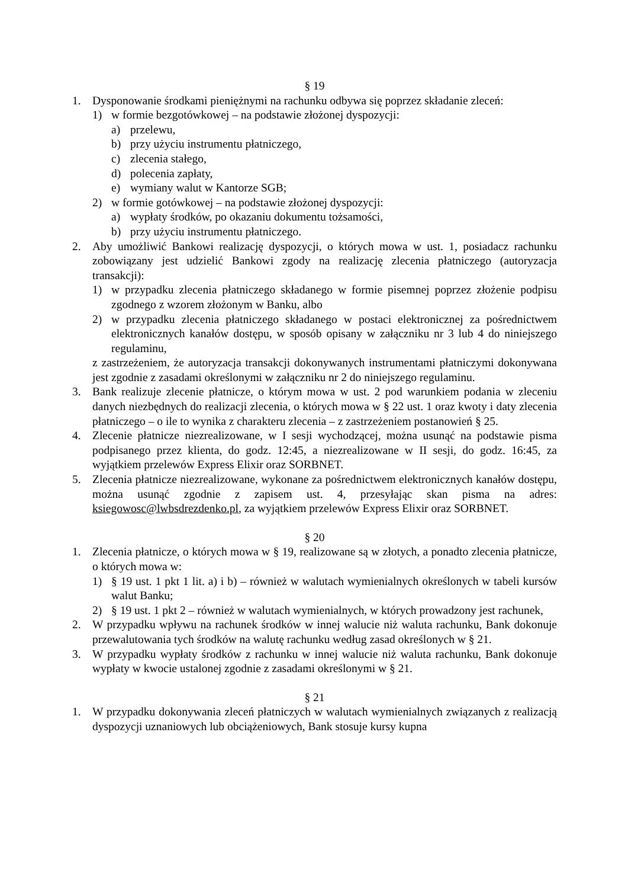§ 19
1. Dysponowanie środkami pieniężnymi na rachunku odbywa się poprzez składanie zleceń:
1) w formie bezgotówkowej – na podstawie złożonej dyspozycji:
a) przelewu,
b) przy użyciu instrumentu płatniczego,
c) zlecenia stałego,
d) polecenia zapłaty,
e) wymiany walut w Kantorze SGB;
2) w formie gotówkowej – na podstawie złożonej dyspozycji:
a) wypłaty środków, po okazaniu dokumentu tożsamości,
b) przy użyciu instrumentu płatniczego.
2. Aby umożliwić Bankowi realizację dyspozycji, o których mowa w ust. 1, posiadacz rachunku zobowiązany jest udzielić Bankowi zgody na realizację zlecenia płatniczego (autoryzacja transakcji):
1) w przypadku zlecenia płatniczego składanego w formie pisemnej poprzez złożenie podpisu zgodnego z wzorem złożonym w Banku, albo
2) w przypadku zlecenia płatniczego składanego w postaci elektronicznej za pośrednictwem elektronicznych kanałów dostępu, w sposób opisany w załączniku nr 3 lub 4 do niniejszego regulaminu,
z zastrzeżeniem, że autoryzacja transakcji dokonywanych instrumentami płatniczymi dokonywana jest zgodnie z zasadami określonymi w załączniku nr 2 do niniejszego regulaminu.
3. Bank realizuje zlecenie płatnicze, o którym mowa w ust. 2 pod warunkiem podania w zleceniu danych niezbędnych do realizacji zlecenia, o których mowa w § 22 ust. 1 oraz kwoty i daty zlecenia płatniczego – o ile to wynika z charakteru zlecenia – z zastrzeżeniem postanowień § 25.
4. Zlecenie płatnicze niezrealizowane, w I sesji wychodzącej, można usunąć na podstawie pisma podpisanego przez klienta, do godz. 12:45, a niezrealizowane w II sesji, do godz. 16:45, za wyjątkiem przelewów Express Elixir oraz SORBNET.
5. Zlecenia płatnicze niezrealizowane, wykonane za pośrednictwem elektronicznych kanałów dostępu, można usunąć zgodnie z zapisem ust. 4, przesyłając skan pisma na adres: ksiegowosc@lwbsdrezdenko.pl, za wyjątkiem przelewów Express Elixir oraz SORBNET.
§ 20
1. Zlecenia płatnicze, o których mowa w § 19, realizowane są w złotych, a ponadto zlecenia płatnicze, o których mowa w:
1) § 19 ust. 1 pkt 1 lit. a) i b) – również w walutach wymienialnych określonych w tabeli kursów walut Banku;
2) § 19 ust. 1 pkt 2 – również w walutach wymienialnych, w których prowadzony jest rachunek,
2. W przypadku wpływu na rachunek środków w innej walucie niż waluta rachunku, Bank dokonuje przewalutowania tych środków na walutę rachunku według zasad określonych w § 21.
3. W przypadku wypłaty środków z rachunku w innej walucie niż waluta rachunku, Bank dokonuje wypłaty w kwocie ustalonej zgodnie z zasadami określonymi w § 21.
§ 21
1. W przypadku dokonywania zleceń płatniczych w walutach wymienialnych związanych z realizacją dyspozycji uznaniowych lub obciążeniowych, Bank stosuje kursy kupna